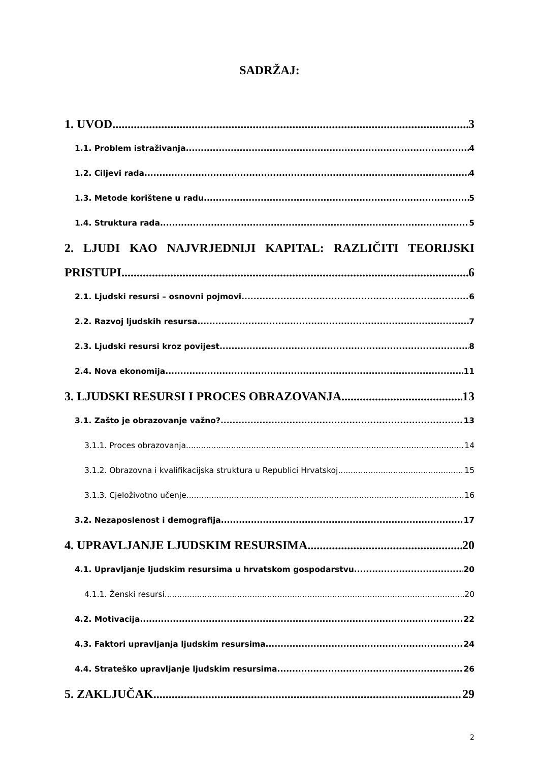SADRŽAJ:
1. UVOD 3
1.1. Problem istraživanja 4
1.2. Ciljevi rada 4
1.3. Metode korištene u radu 5
1.4. Struktura rada 5
2. LJUDI KAO NAJVRJEDNIJI KAPITAL: RAZLIČITI TEORIJSKI
PRISTUPI 6
2.1. Ljudski resursi – osnovni pojmovi 6
2.2. Razvoj ljudskih resursa 7
2.3. Ljudski resursi kroz povijest 8
2.4. Nova ekonomija 11
3. LJUDSKI RESURSI I PROCES OBRAZOVANJA 13
3.1. Zašto je obrazovanje važno? 13
3.1.1. Proces obrazovanja 14
3.1.2. Obrazovna i kvalifikacijska struktura u Republici Hrvatskoj 15
3.1.3. Cjeloživotno učenje 16
3.2. Nezaposlenost i demografija 17
4. UPRAVLJANJE LJUDSKIM RESURSIMA 20
4.1. Upravljanje ljudskim resursima u hrvatskom gospodarstvu 20
4.1.1. Ženski resursi 20
4.2. Motivacija 22
4.3. Faktori upravljanja ljudskim resursima 24
4.4. Strateško upravljanje ljudskim resursima 26
5. ZAKLJUČAK 29
2